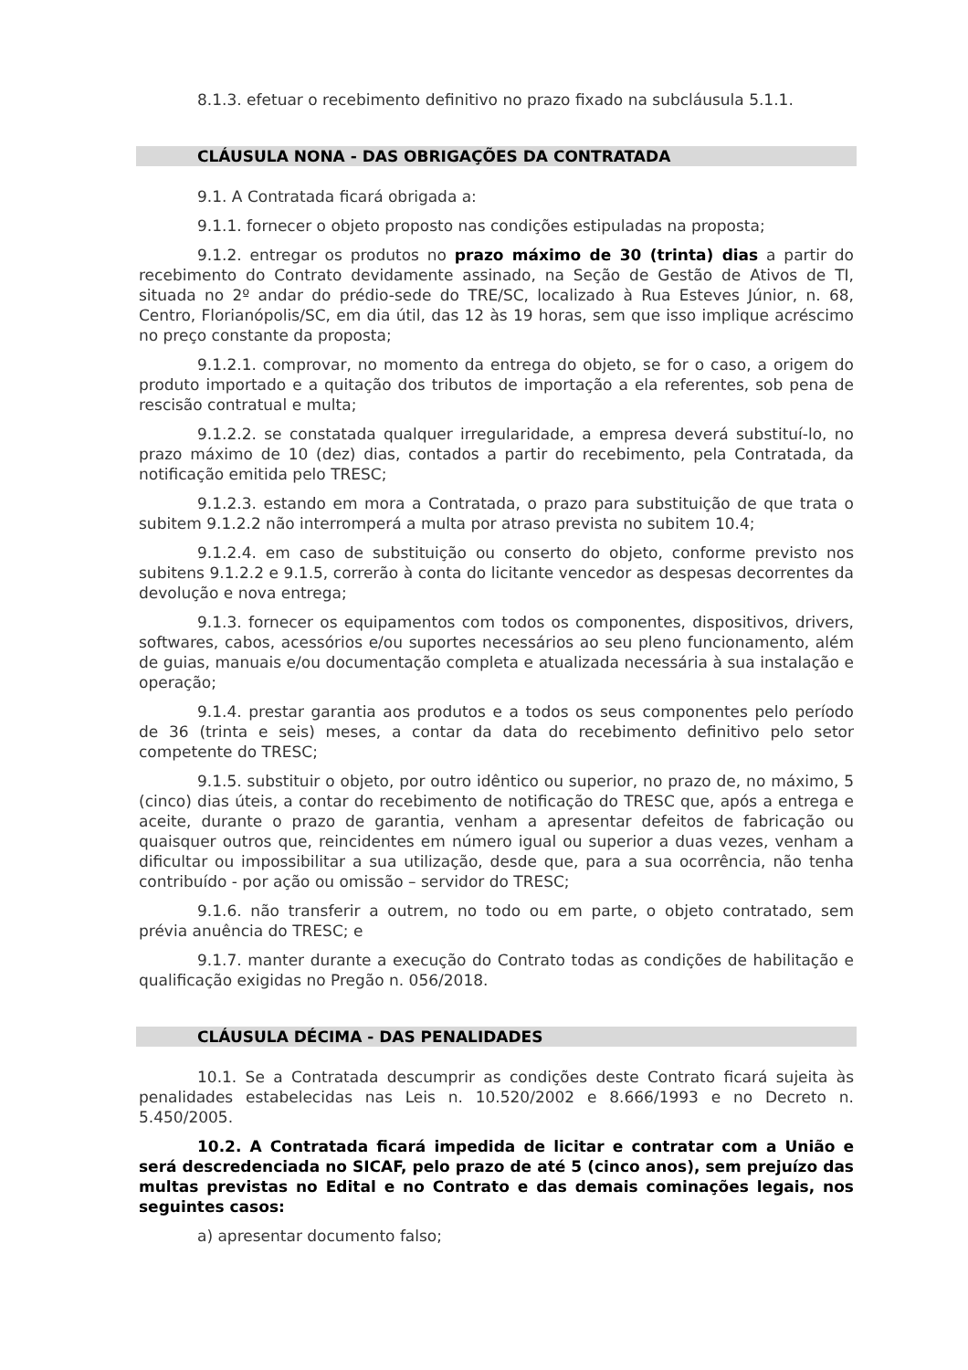8.1.3. efetuar o recebimento definitivo no prazo fixado na subcláusula 5.1.1.
CLÁUSULA NONA - DAS OBRIGAÇÕES DA CONTRATADA
9.1. A Contratada ficará obrigada a:
9.1.1. fornecer o objeto proposto nas condições estipuladas na proposta;
9.1.2. entregar os produtos no prazo máximo de 30 (trinta) dias a partir do recebimento do Contrato devidamente assinado, na Seção de Gestão de Ativos de TI, situada no 2º andar do prédio-sede do TRE/SC, localizado à Rua Esteves Júnior, n. 68, Centro, Florianópolis/SC, em dia útil, das 12 às 19 horas, sem que isso implique acréscimo no preço constante da proposta;
9.1.2.1. comprovar, no momento da entrega do objeto, se for o caso, a origem do produto importado e a quitação dos tributos de importação a ela referentes, sob pena de rescisão contratual e multa;
9.1.2.2. se constatada qualquer irregularidade, a empresa deverá substituí-lo, no prazo máximo de 10 (dez) dias, contados a partir do recebimento, pela Contratada, da notificação emitida pelo TRESC;
9.1.2.3. estando em mora a Contratada, o prazo para substituição de que trata o subitem 9.1.2.2 não interromperá a multa por atraso prevista no subitem 10.4;
9.1.2.4. em caso de substituição ou conserto do objeto, conforme previsto nos subitens 9.1.2.2 e 9.1.5, correrão à conta do licitante vencedor as despesas decorrentes da devolução e nova entrega;
9.1.3. fornecer os equipamentos com todos os componentes, dispositivos, drivers, softwares, cabos, acessórios e/ou suportes necessários ao seu pleno funcionamento, além de guias, manuais e/ou documentação completa e atualizada necessária à sua instalação e operação;
9.1.4. prestar garantia aos produtos e a todos os seus componentes pelo período de 36 (trinta e seis) meses, a contar da data do recebimento definitivo pelo setor competente do TRESC;
9.1.5. substituir o objeto, por outro idêntico ou superior, no prazo de, no máximo, 5 (cinco) dias úteis, a contar do recebimento de notificação do TRESC que, após a entrega e aceite, durante o prazo de garantia, venham a apresentar defeitos de fabricação ou quaisquer outros que, reincidentes em número igual ou superior a duas vezes, venham a dificultar ou impossibilitar a sua utilização, desde que, para a sua ocorrência, não tenha contribuído - por ação ou omissão – servidor do TRESC;
9.1.6. não transferir a outrem, no todo ou em parte, o objeto contratado, sem prévia anuência do TRESC; e
9.1.7. manter durante a execução do Contrato todas as condições de habilitação e qualificação exigidas no Pregão n. 056/2018.
CLÁUSULA DÉCIMA - DAS PENALIDADES
10.1. Se a Contratada descumprir as condições deste Contrato ficará sujeita às penalidades estabelecidas nas Leis n. 10.520/2002 e 8.666/1993 e no Decreto n. 5.450/2005.
10.2. A Contratada ficará impedida de licitar e contratar com a União e será descredenciada no SICAF, pelo prazo de até 5 (cinco anos), sem prejuízo das multas previstas no Edital e no Contrato e das demais cominações legais, nos seguintes casos:
a) apresentar documento falso;